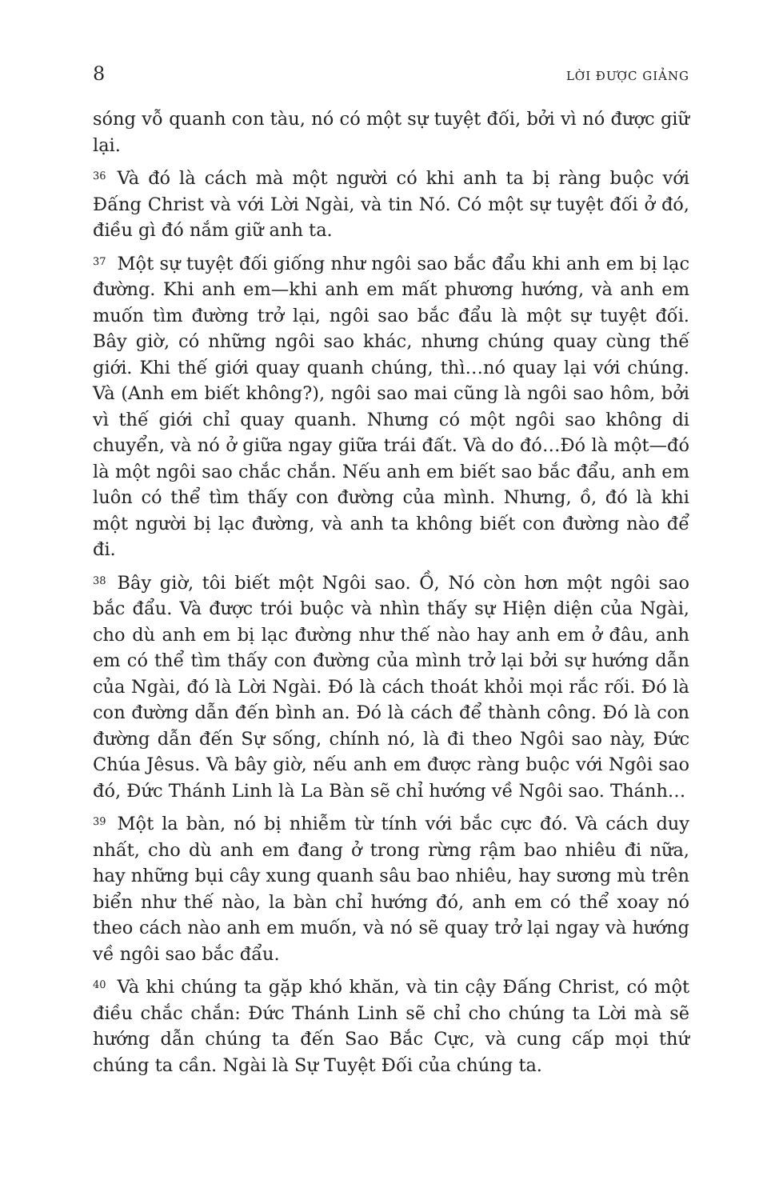8 LỜI ĐƯỢC GIẢNG
sóng vỗ quanh con tàu, nó có một sự tuyệt đối, bởi vì nó được giữ lại.
36 Và đó là cách mà một người có khi anh ta bị ràng buộc với Đấng Christ và với Lời Ngài, và tin Nó. Có một sự tuyệt đối ở đó, điều gì đó nắm giữ anh ta.
37 Một sự tuyệt đối giống như ngôi sao bắc đẩu khi anh em bị lạc đường. Khi anh em—khi anh em mất phương hướng, và anh em muốn tìm đường trở lại, ngôi sao bắc đẩu là một sự tuyệt đối. Bây giờ, có những ngôi sao khác, nhưng chúng quay cùng thế giới. Khi thế giới quay quanh chúng, thì…nó quay lại với chúng. Và (Anh em biết không?), ngôi sao mai cũng là ngôi sao hôm, bởi vì thế giới chỉ quay quanh. Nhưng có một ngôi sao không di chuyển, và nó ở giữa ngay giữa trái đất. Và do đó…Đó là một—đó là một ngôi sao chắc chắn. Nếu anh em biết sao bắc đẩu, anh em luôn có thể tìm thấy con đường của mình. Nhưng, ồ, đó là khi một người bị lạc đường, và anh ta không biết con đường nào để đi.
38 Bây giờ, tôi biết một Ngôi sao. Ồ, Nó còn hơn một ngôi sao bắc đẩu. Và được trói buộc và nhìn thấy sự Hiện diện của Ngài, cho dù anh em bị lạc đường như thế nào hay anh em ở đâu, anh em có thể tìm thấy con đường của mình trở lại bởi sự hướng dẫn của Ngài, đó là Lời Ngài. Đó là cách thoát khỏi mọi rắc rối. Đó là con đường dẫn đến bình an. Đó là cách để thành công. Đó là con đường dẫn đến Sự sống, chính nó, là đi theo Ngôi sao này, Đức Chúa Jêsus. Và bây giờ, nếu anh em được ràng buộc với Ngôi sao đó, Đức Thánh Linh là La Bàn sẽ chỉ hướng về Ngôi sao. Thánh…
39 Một la bàn, nó bị nhiễm từ tính với bắc cực đó. Và cách duy nhất, cho dù anh em đang ở trong rừng rậm bao nhiêu đi nữa, hay những bụi cây xung quanh sâu bao nhiêu, hay sương mù trên biển như thế nào, la bàn chỉ hướng đó, anh em có thể xoay nó theo cách nào anh em muốn, và nó sẽ quay trở lại ngay và hướng về ngôi sao bắc đẩu.
40 Và khi chúng ta gặp khó khăn, và tin cậy Đấng Christ, có một điều chắc chắn: Đức Thánh Linh sẽ chỉ cho chúng ta Lời mà sẽ hướng dẫn chúng ta đến Sao Bắc Cực, và cung cấp mọi thứ chúng ta cần. Ngài là Sự Tuyệt Đối của chúng ta.